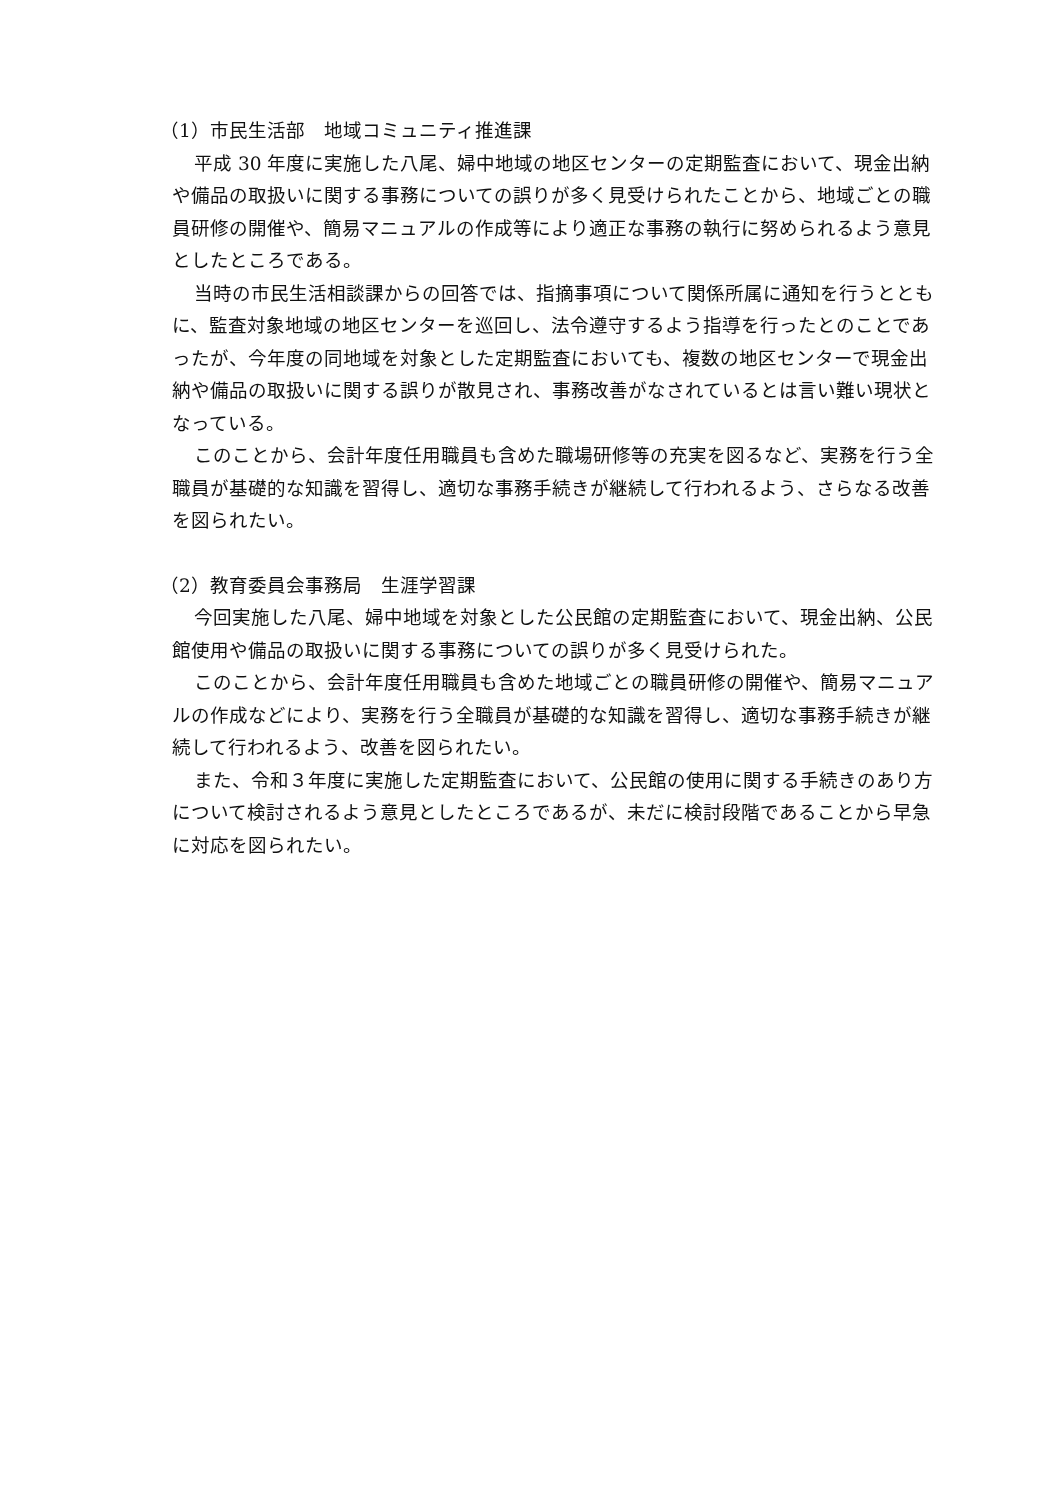（1）市民生活部　地域コミュニティ推進課
平成 30 年度に実施した八尾、婦中地域の地区センターの定期監査において、現金出納や備品の取扱いに関する事務についての誤りが多く見受けられたことから、地域ごとの職員研修の開催や、簡易マニュアルの作成等により適正な事務の執行に努められるよう意見としたところである。
当時の市民生活相談課からの回答では、指摘事項について関係所属に通知を行うとともに、監査対象地域の地区センターを巡回し、法令遵守するよう指導を行ったとのことであったが、今年度の同地域を対象とした定期監査においても、複数の地区センターで現金出納や備品の取扱いに関する誤りが散見され、事務改善がなされているとは言い難い現状となっている。
このことから、会計年度任用職員も含めた職場研修等の充実を図るなど、実務を行う全職員が基礎的な知識を習得し、適切な事務手続きが継続して行われるよう、さらなる改善を図られたい。
（2）教育委員会事務局　生涯学習課
今回実施した八尾、婦中地域を対象とした公民館の定期監査において、現金出納、公民館使用や備品の取扱いに関する事務についての誤りが多く見受けられた。
このことから、会計年度任用職員も含めた地域ごとの職員研修の開催や、簡易マニュアルの作成などにより、実務を行う全職員が基礎的な知識を習得し、適切な事務手続きが継続して行われるよう、改善を図られたい。
また、令和３年度に実施した定期監査において、公民館の使用に関する手続きのあり方について検討されるよう意見としたところであるが、未だに検討段階であることから早急に対応を図られたい。